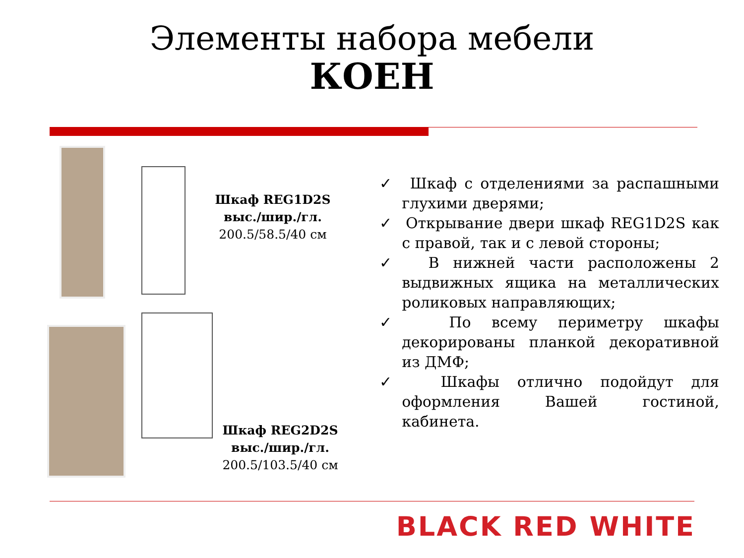Элементы набора мебели
КОЕН
Шкаф REG1D2S выс./шир./гл.
200.5/58.5/40 см
Шкаф REG2D2S выс./шир./гл.
200.5/103.5/40 см
✓ Шкаф с отделениями за распашными глухими дверями;
✓ Открывание двери шкаф REG1D2S как с правой, так и с левой стороны;
✓ В нижней части расположены 2 выдвижных ящика на металлических роликовых направляющих;
✓ По всему периметру шкафы декорированы планкой декоративной из ДМФ;
✓ Шкафы отлично подойдут для оформления Вашей гостиной, кабинета.
BLACK RED WHITE